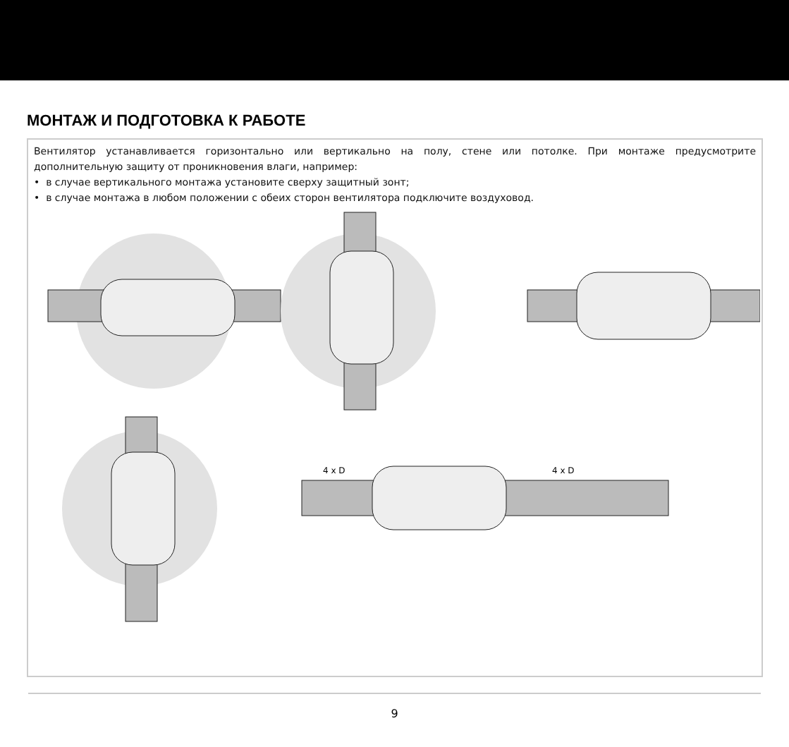МОНТАЖ И ПОДГОТОВКА К РАБОТЕ
Вентилятор устанавливается горизонтально или вертикально на полу, стене или потолке. При монтаже предусмотрите дополнительную защиту от проникновения влаги, например:
• в случае вертикального монтажа установите сверху защитный зонт;
• в случае монтажа в любом положении с обеих сторон вентилятора подключите воздуховод.
4 x D
4 x D
9